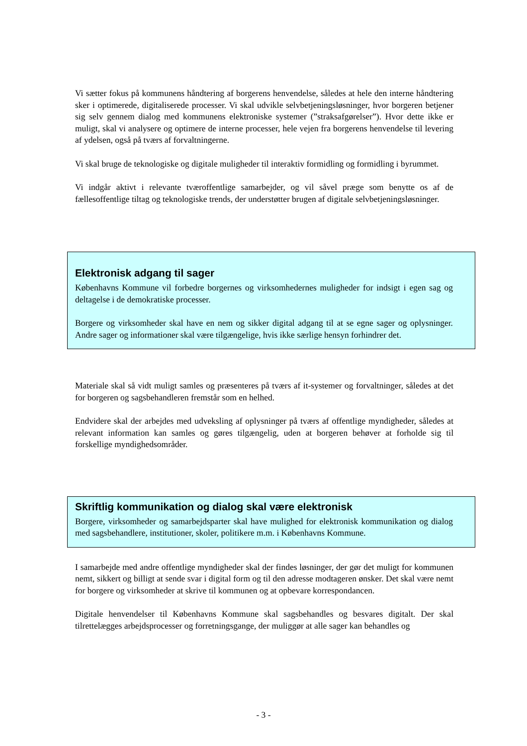Vi sætter fokus på kommunens håndtering af borgerens henvendelse, således at hele den interne håndtering sker i optimerede, digitaliserede processer. Vi skal udvikle selvbetjeningsløsninger, hvor borgeren betjener sig selv gennem dialog med kommunens elektroniske systemer (”straksafgørelser”). Hvor dette ikke er muligt, skal vi analysere og optimere de interne processer, hele vejen fra borgerens henvendelse til levering af ydelsen, også på tværs af forvaltningerne.
Vi skal bruge de teknologiske og digitale muligheder til interaktiv formidling og formidling i byrummet.
Vi indgår aktivt i relevante tværoffentlige samarbejder, og vil såvel præge som benytte os af de fællesoffentlige tiltag og teknologiske trends, der understøtter brugen af digitale selvbetjeningsløsninger.
Elektronisk adgang til sager
Københavns Kommune vil forbedre borgernes og virksomhedernes muligheder for indsigt i egen sag og deltagelse i de demokratiske processer.
Borgere og virksomheder skal have en nem og sikker digital adgang til at se egne sager og oplysninger. Andre sager og informationer skal være tilgængelige, hvis ikke særlige hensyn forhindrer det.
Materiale skal så vidt muligt samles og præsenteres på tværs af it-systemer og forvaltninger, således at det for borgeren og sagsbehandleren fremstår som en helhed.
Endvidere skal der arbejdes med udveksling af oplysninger på tværs af offentlige myndigheder, således at relevant information kan samles og gøres tilgængelig, uden at borgeren behøver at forholde sig til forskellige myndighedsområder.
Skriftlig kommunikation og dialog skal være elektronisk
Borgere, virksomheder og samarbejdsparter skal have mulighed for elektronisk kommunikation og dialog med sagsbehandlere, institutioner, skoler, politikere m.m. i Københavns Kommune.
I samarbejde med andre offentlige myndigheder skal der findes løsninger, der gør det muligt for kommunen nemt, sikkert og billigt at sende svar i digital form og til den adresse modtageren ønsker. Det skal være nemt for borgere og virksomheder at skrive til kommunen og at opbevare korrespondancen.
Digitale henvendelser til Københavns Kommune skal sagsbehandles og besvares digitalt. Der skal tilrettelægges arbejdsprocesser og forretningsgange, der muliggør at alle sager kan behandles og
- 3 -